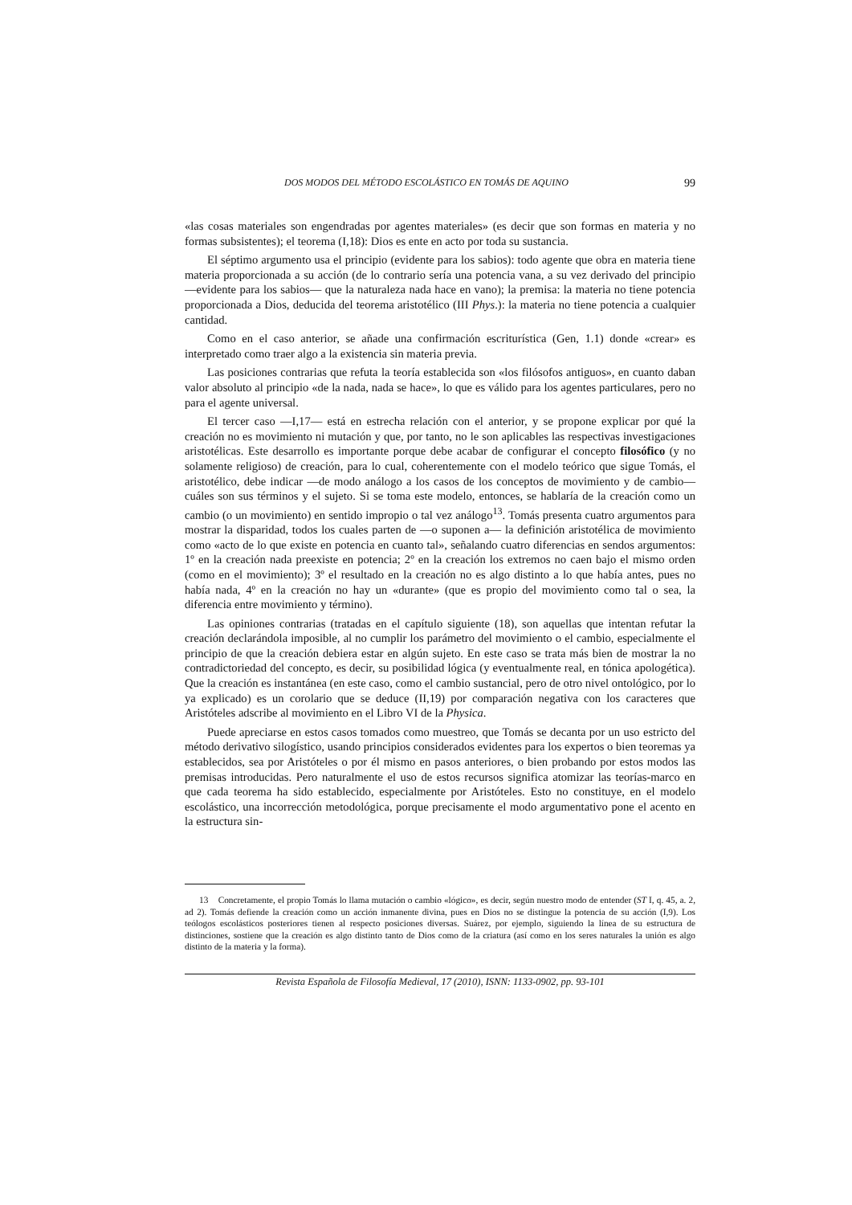DOS MODOS DEL MÉTODO ESCOLÁSTICO EN TOMÁS DE AQUINO 99
«las cosas materiales son engendradas por agentes materiales» (es decir que son formas en materia y no formas subsistentes); el teorema (I,18): Dios es ente en acto por toda su sustancia.
El séptimo argumento usa el principio (evidente para los sabios): todo agente que obra en materia tiene materia proporcionada a su acción (de lo contrario sería una potencia vana, a su vez derivado del principio —evidente para los sabios— que la naturaleza nada hace en vano); la premisa: la materia no tiene potencia proporcionada a Dios, deducida del teorema aristotélico (III Phys.): la materia no tiene potencia a cualquier cantidad.
Como en el caso anterior, se añade una confirmación escriturística (Gen, 1.1) donde «crear» es interpretado como traer algo a la existencia sin materia previa.
Las posiciones contrarias que refuta la teoría establecida son «los filósofos antiguos», en cuanto daban valor absoluto al principio «de la nada, nada se hace», lo que es válido para los agentes particulares, pero no para el agente universal.
El tercer caso —I,17— está en estrecha relación con el anterior, y se propone explicar por qué la creación no es movimiento ni mutación y que, por tanto, no le son aplicables las respectivas investigaciones aristotélicas. Este desarrollo es importante porque debe acabar de configurar el concepto filosófico (y no solamente religioso) de creación, para lo cual, coherentemente con el modelo teórico que sigue Tomás, el aristotélico, debe indicar —de modo análogo a los casos de los conceptos de movimiento y de cambio— cuáles son sus términos y el sujeto. Si se toma este modelo, entonces, se hablaría de la creación como un cambio (o un movimiento) en sentido impropio o tal vez análogo<sup>13</sup>. Tomás presenta cuatro argumentos para mostrar la disparidad, todos los cuales parten de —o suponen a— la definición aristotélica de movimiento como «acto de lo que existe en potencia en cuanto tal», señalando cuatro diferencias en sendos argumentos: 1º en la creación nada preexiste en potencia; 2º en la creación los extremos no caen bajo el mismo orden (como en el movimiento); 3º el resultado en la creación no es algo distinto a lo que había antes, pues no había nada, 4º en la creación no hay un «durante» (que es propio del movimiento como tal o sea, la diferencia entre movimiento y término).
Las opiniones contrarias (tratadas en el capítulo siguiente (18), son aquellas que intentan refutar la creación declarándola imposible, al no cumplir los parámetro del movimiento o el cambio, especialmente el principio de que la creación debiera estar en algún sujeto. En este caso se trata más bien de mostrar la no contradictoriedad del concepto, es decir, su posibilidad lógica (y eventualmente real, en tónica apologética). Que la creación es instantánea (en este caso, como el cambio sustancial, pero de otro nivel ontológico, por lo ya explicado) es un corolario que se deduce (II,19) por comparación negativa con los caracteres que Aristóteles adscribe al movimiento en el Libro VI de la Physica.
Puede apreciarse en estos casos tomados como muestreo, que Tomás se decanta por un uso estricto del método derivativo silogístico, usando principios considerados evidentes para los expertos o bien teoremas ya establecidos, sea por Aristóteles o por él mismo en pasos anteriores, o bien probando por estos modos las premisas introducidas. Pero naturalmente el uso de estos recursos significa atomizar las teorías-marco en que cada teorema ha sido establecido, especialmente por Aristóteles. Esto no constituye, en el modelo escolástico, una incorrección metodológica, porque precisamente el modo argumentativo pone el acento en la estructura sin-
13 Concretamente, el propio Tomás lo llama mutación o cambio «lógico», es decir, según nuestro modo de entender (ST I, q. 45, a. 2, ad 2). Tomás defiende la creación como un acción inmanente divina, pues en Dios no se distingue la potencia de su acción (I,9). Los teólogos escolásticos posteriores tienen al respecto posiciones diversas. Suárez, por ejemplo, siguiendo la línea de su estructura de distinciones, sostiene que la creación es algo distinto tanto de Dios como de la criatura (así como en los seres naturales la unión es algo distinto de la materia y la forma).
Revista Española de Filosofía Medieval, 17 (2010), ISNN: 1133-0902, pp. 93-101